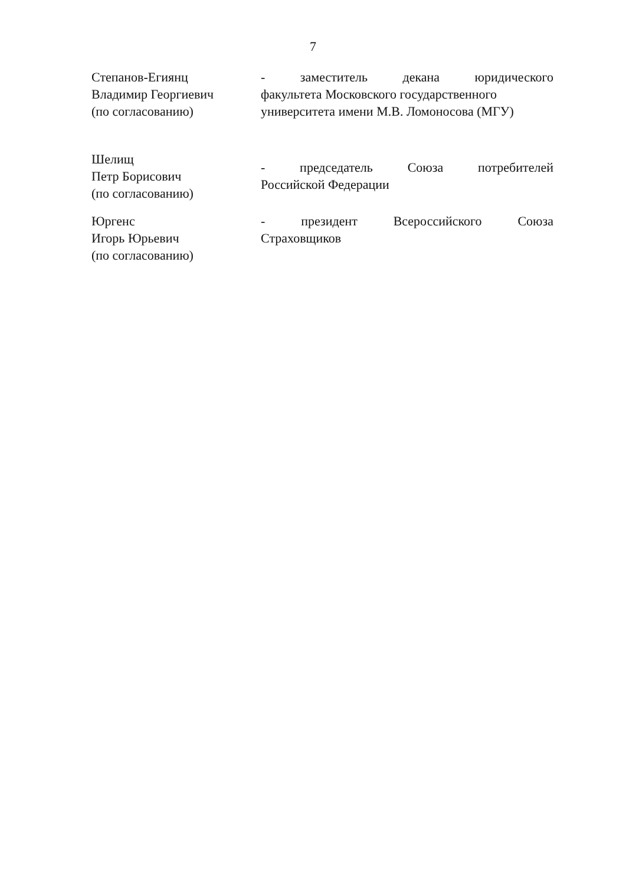7
Степанов-Егиянц
Владимир Георгиевич
(по согласованию)
- заместитель декана юридического
факультета Московского государственного
университета имени М.В. Ломоносова (МГУ)
Шелищ
Петр Борисович
(по согласованию)
- председатель Союза потребителей
Российской Федерации
Юргенс
Игорь Юрьевич
(по согласованию)
- президент Всероссийского Союза
Страховщиков